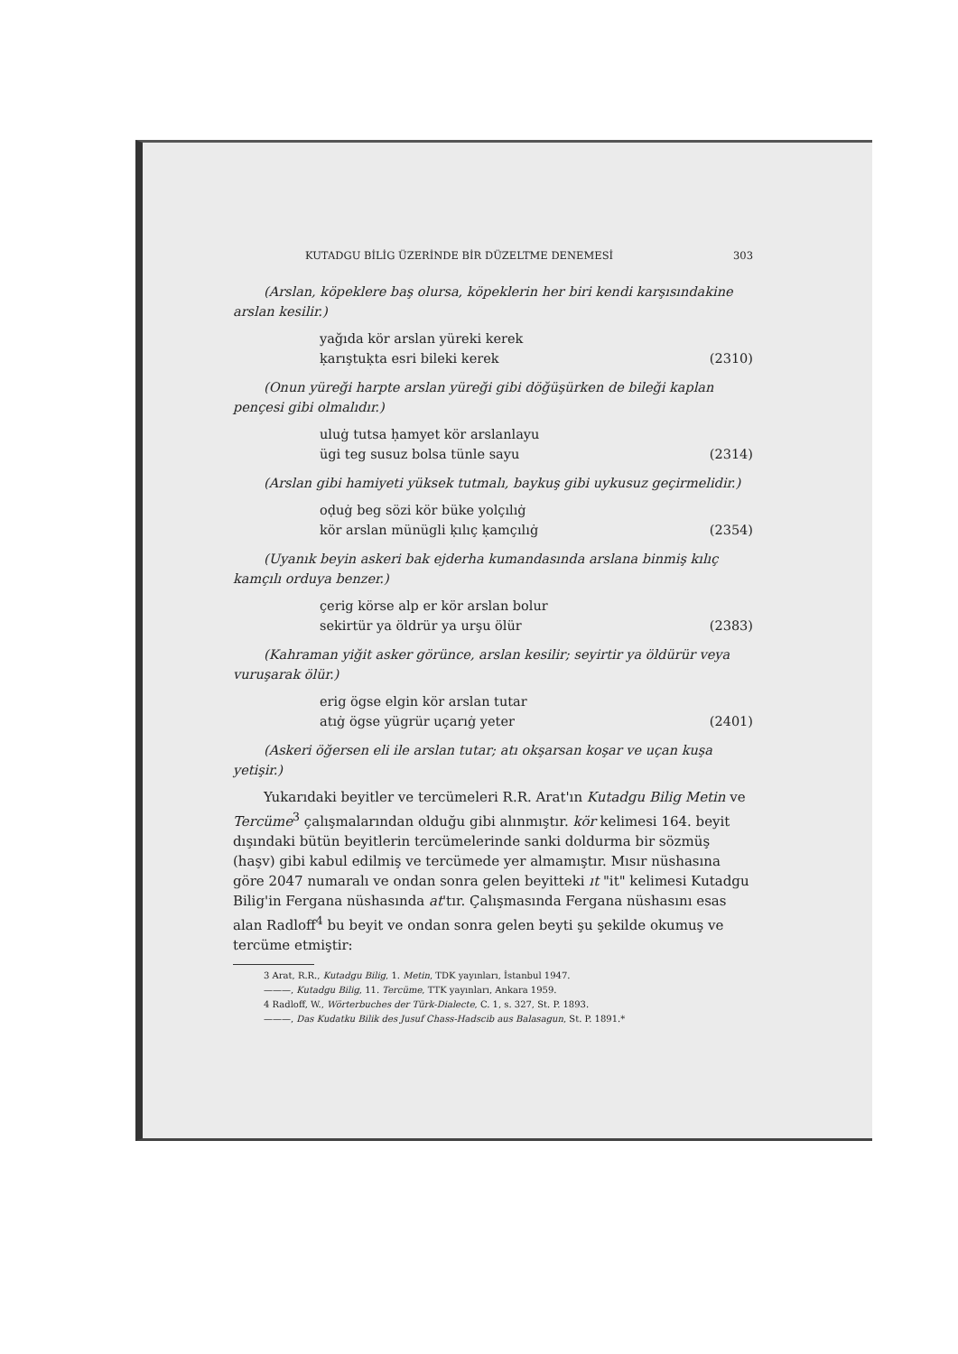KUTADGU BİLİG ÜZERİNDE BİR DÜZELTME DENEMESİ 303
(Arslan, köpeklere baş olursa, köpeklerin her biri kendi karşısındakine arslan kesilir.)
yağıda kör arslan yüreki kerek
ḳarıştuḳta esri bileki kerek
(2310)
(Onun yüreği harpte arslan yüreği gibi döğüşürken de bileği kaplan pençesi gibi olmalıdır.)
uluġ tutsa ḥamyet kör arslanlayu
ügi teg susuz bolsa tünle sayu
(2314)
(Arslan gibi hamiyeti yüksek tutmalı, baykuş gibi uykusuz geçirmelidir.)
oḍuġ beg sözi kör büke yolçılıġ
kör arslan münügli ḳılıç ḳamçılıġ
(2354)
(Uyanık beyin askeri bak ejderha kumandasında arslana binmiş kılıç kamçılı orduya benzer.)
çerig körse alp er kör arslan bolur
sekirtür ya öldrür ya urşu ölür
(2383)
(Kahraman yiğit asker görünce, arslan kesilir; seyirtir ya öldürür veya vuruşarak ölür.)
erig ögse elgin kör arslan tutar
atıġ ögse yügrür uçarıġ yeter
(2401)
(Askeri öğersen eli ile arslan tutar; atı okşarsan koşar ve uçan kuşa yetişir.)
Yukarıdaki beyitler ve tercümeleri R.R. Arat'ın Kutadgu Bilig Metin ve Tercüme<sup>3</sup> çalışmalarından olduğu gibi alınmıştır. kör kelimesi 164. beyit dışındaki bütün beyitlerin tercümelerinde sanki doldurma bir sözmüş (haşv) gibi kabul edilmiş ve tercümede yer almamıştır. Mısır nüshasına göre 2047 numaralı ve ondan sonra gelen beyitteki ıt "it" kelimesi Kutadgu Bilig'in Fergana nüshasında at'tır. Çalışmasında Fergana nüshasını esas alan Radloff<sup>4</sup> bu beyit ve ondan sonra gelen beyti şu şekilde okumuş ve tercüme etmiştir:
3 Arat, R.R., Kutadgu Bilig, 1. Metin, TDK yayınları, İstanbul 1947.
———, Kutadgu Bilig, 11. Tercüme, TTK yayınları, Ankara 1959.
4 Radloff, W., Wörterbuches der Türk-Dialecte, C. 1, s. 327, St. P. 1893.
———, Das Kudatku Bilik des Jusuf Chass-Hadscib aus Balasagun, St. P. 1891.*